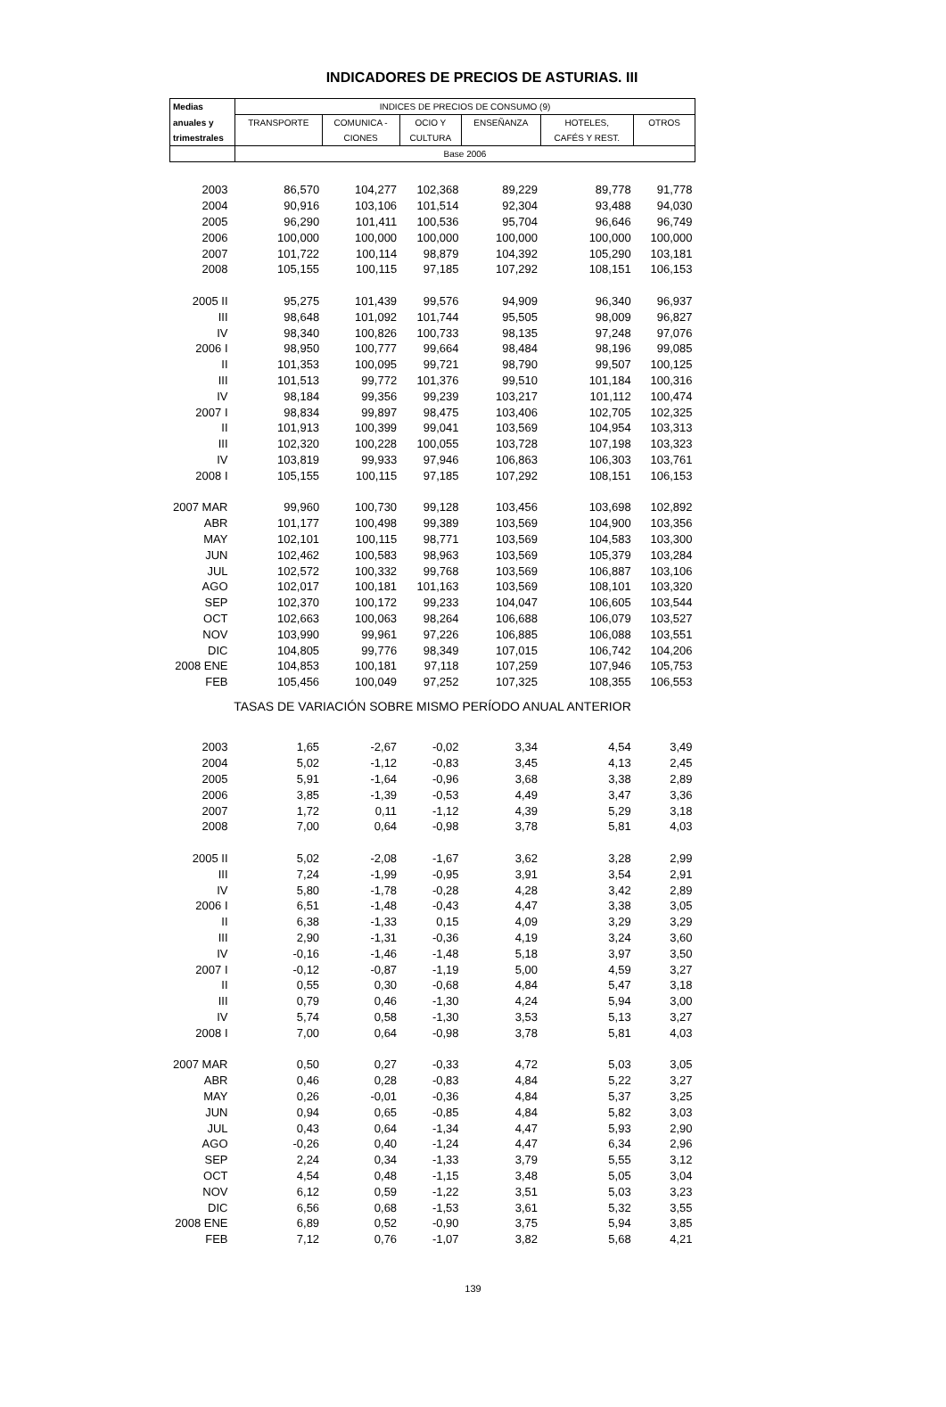INDICADORES DE PRECIOS DE ASTURIAS. III
| Medias | INDICES DE PRECIOS DE CONSUMO (9) | | | | | |
| --- | --- | --- | --- | --- | --- | --- |
| anuales y | TRANSPORTE | COMUNICA - | OCIO Y | ENSEÑANZA | HOTELES, | OTROS |
| trimestrales | | CIONES | CULTURA | | CAFÉS Y REST. | |
| | Base 2006 | | | | | |
| 2003 | 86,570 | 104,277 | 102,368 | 89,229 | 89,778 | 91,778 |
| 2004 | 90,916 | 103,106 | 101,514 | 92,304 | 93,488 | 94,030 |
| 2005 | 96,290 | 101,411 | 100,536 | 95,704 | 96,646 | 96,749 |
| 2006 | 100,000 | 100,000 | 100,000 | 100,000 | 100,000 | 100,000 |
| 2007 | 101,722 | 100,114 | 98,879 | 104,392 | 105,290 | 103,181 |
| 2008 | 105,155 | 100,115 | 97,185 | 107,292 | 108,151 | 106,153 |
| 2005 II | 95,275 | 101,439 | 99,576 | 94,909 | 96,340 | 96,937 |
| III | 98,648 | 101,092 | 101,744 | 95,505 | 98,009 | 96,827 |
| IV | 98,340 | 100,826 | 100,733 | 98,135 | 97,248 | 97,076 |
| 2006 I | 98,950 | 100,777 | 99,664 | 98,484 | 98,196 | 99,085 |
| II | 101,353 | 100,095 | 99,721 | 98,790 | 99,507 | 100,125 |
| III | 101,513 | 99,772 | 101,376 | 99,510 | 101,184 | 100,316 |
| IV | 98,184 | 99,356 | 99,239 | 103,217 | 101,112 | 100,474 |
| 2007 I | 98,834 | 99,897 | 98,475 | 103,406 | 102,705 | 102,325 |
| II | 101,913 | 100,399 | 99,041 | 103,569 | 104,954 | 103,313 |
| III | 102,320 | 100,228 | 100,055 | 103,728 | 107,198 | 103,323 |
| IV | 103,819 | 99,933 | 97,946 | 106,863 | 106,303 | 103,761 |
| 2008 I | 105,155 | 100,115 | 97,185 | 107,292 | 108,151 | 106,153 |
| 2007 MAR | 99,960 | 100,730 | 99,128 | 103,456 | 103,698 | 102,892 |
| ABR | 101,177 | 100,498 | 99,389 | 103,569 | 104,900 | 103,356 |
| MAY | 102,101 | 100,115 | 98,771 | 103,569 | 104,583 | 103,300 |
| JUN | 102,462 | 100,583 | 98,963 | 103,569 | 105,379 | 103,284 |
| JUL | 102,572 | 100,332 | 99,768 | 103,569 | 106,887 | 103,106 |
| AGO | 102,017 | 100,181 | 101,163 | 103,569 | 108,101 | 103,320 |
| SEP | 102,370 | 100,172 | 99,233 | 104,047 | 106,605 | 103,544 |
| OCT | 102,663 | 100,063 | 98,264 | 106,688 | 106,079 | 103,527 |
| NOV | 103,990 | 99,961 | 97,226 | 106,885 | 106,088 | 103,551 |
| DIC | 104,805 | 99,776 | 98,349 | 107,015 | 106,742 | 104,206 |
| 2008 ENE | 104,853 | 100,181 | 97,118 | 107,259 | 107,946 | 105,753 |
| FEB | 105,456 | 100,049 | 97,252 | 107,325 | 108,355 | 106,553 |
| TASAS DE VARIACIÓN SOBRE MISMO PERÍODO ANUAL ANTERIOR | | | | | | |
| 2003 | 1,65 | -2,67 | -0,02 | 3,34 | 4,54 | 3,49 |
| 2004 | 5,02 | -1,12 | -0,83 | 3,45 | 4,13 | 2,45 |
| 2005 | 5,91 | -1,64 | -0,96 | 3,68 | 3,38 | 2,89 |
| 2006 | 3,85 | -1,39 | -0,53 | 4,49 | 3,47 | 3,36 |
| 2007 | 1,72 | 0,11 | -1,12 | 4,39 | 5,29 | 3,18 |
| 2008 | 7,00 | 0,64 | -0,98 | 3,78 | 5,81 | 4,03 |
| 2005 II | 5,02 | -2,08 | -1,67 | 3,62 | 3,28 | 2,99 |
| III | 7,24 | -1,99 | -0,95 | 3,91 | 3,54 | 2,91 |
| IV | 5,80 | -1,78 | -0,28 | 4,28 | 3,42 | 2,89 |
| 2006 I | 6,51 | -1,48 | -0,43 | 4,47 | 3,38 | 3,05 |
| II | 6,38 | -1,33 | 0,15 | 4,09 | 3,29 | 3,29 |
| III | 2,90 | -1,31 | -0,36 | 4,19 | 3,24 | 3,60 |
| IV | -0,16 | -1,46 | -1,48 | 5,18 | 3,97 | 3,50 |
| 2007 I | -0,12 | -0,87 | -1,19 | 5,00 | 4,59 | 3,27 |
| II | 0,55 | 0,30 | -0,68 | 4,84 | 5,47 | 3,18 |
| III | 0,79 | 0,46 | -1,30 | 4,24 | 5,94 | 3,00 |
| IV | 5,74 | 0,58 | -1,30 | 3,53 | 5,13 | 3,27 |
| 2008 I | 7,00 | 0,64 | -0,98 | 3,78 | 5,81 | 4,03 |
| 2007 MAR | 0,50 | 0,27 | -0,33 | 4,72 | 5,03 | 3,05 |
| ABR | 0,46 | 0,28 | -0,83 | 4,84 | 5,22 | 3,27 |
| MAY | 0,26 | -0,01 | -0,36 | 4,84 | 5,37 | 3,25 |
| JUN | 0,94 | 0,65 | -0,85 | 4,84 | 5,82 | 3,03 |
| JUL | 0,43 | 0,64 | -1,34 | 4,47 | 5,93 | 2,90 |
| AGO | -0,26 | 0,40 | -1,24 | 4,47 | 6,34 | 2,96 |
| SEP | 2,24 | 0,34 | -1,33 | 3,79 | 5,55 | 3,12 |
| OCT | 4,54 | 0,48 | -1,15 | 3,48 | 5,05 | 3,04 |
| NOV | 6,12 | 0,59 | -1,22 | 3,51 | 5,03 | 3,23 |
| DIC | 6,56 | 0,68 | -1,53 | 3,61 | 5,32 | 3,55 |
| 2008 ENE | 6,89 | 0,52 | -0,90 | 3,75 | 5,94 | 3,85 |
| FEB | 7,12 | 0,76 | -1,07 | 3,82 | 5,68 | 4,21 |
139